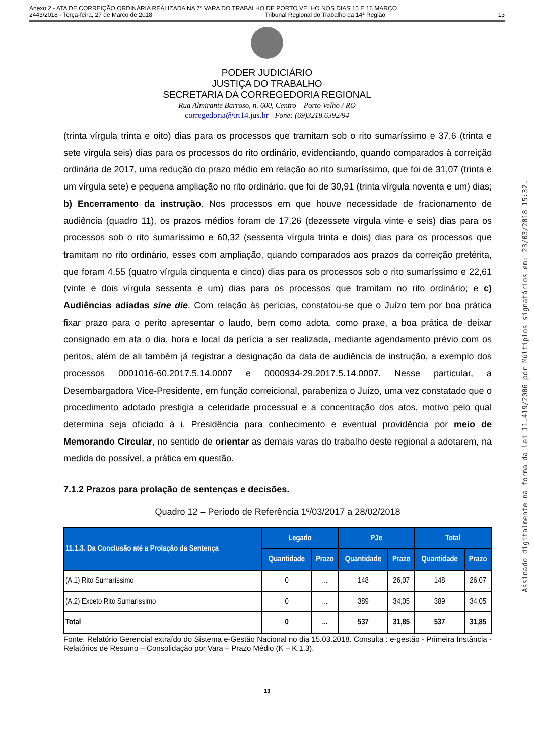Anexo 2 - ATA DE CORREIÇÃO ORDINÁRIA REALIZADA NA 7ª VARA DO TRABALHO DE PORTO VELHO NOS DIAS 15 E 16 MARÇO
2443/2018 - Terça-feira, 27 de Março de 2018 Tribunal Regional do Trabalho da 14ª Região 13
PODER JUDICIÁRIO
JUSTIÇA DO TRABALHO
SECRETARIA DA CORREGEDORIA REGIONAL
Rua Almirante Barroso, n. 600, Centro – Porto Velho / RO
corregedoria@trt14.jus.br - Fone: (69)3218.6392/94
(trinta vírgula trinta e oito) dias para os processos que tramitam sob o rito sumaríssimo e 37,6 (trinta e sete vírgula seis) dias para os processos do rito ordinário, evidenciando, quando comparados à correição ordinária de 2017, uma redução do prazo médio em relação ao rito sumaríssimo, que foi de 31,07 (trinta e um vírgula sete) e pequena ampliação no rito ordinário, que foi de 30,91 (trinta vírgula noventa e um) dias; b) Encerramento da instrução. Nos processos em que houve necessidade de fracionamento de audiência (quadro 11), os prazos médios foram de 17,26 (dezessete vírgula vinte e seis) dias para os processos sob o rito sumaríssimo e 60,32 (sessenta vírgula trinta e dois) dias para os processos que tramitam no rito ordinário, esses com ampliação, quando comparados aos prazos da correição pretérita, que foram 4,55 (quatro vírgula cinquenta e cinco) dias para os processos sob o rito sumaríssimo e 22,61 (vinte e dois vírgula sessenta e um) dias para os processos que tramitam no rito ordinário; e c) Audiências adiadas sine die. Com relação às perícias, constatou-se que o Juízo tem por boa prática fixar prazo para o perito apresentar o laudo, bem como adota, como praxe, a boa prática de deixar consignado em ata o dia, hora e local da perícia a ser realizada, mediante agendamento prévio com os peritos, além de ali também já registrar a designação da data de audiência de instrução, a exemplo dos processos 0001016-60.2017.5.14.0007 e 0000934-29.2017.5.14.0007. Nesse particular, a Desembargadora Vice-Presidente, em função correicional, parabeniza o Juízo, uma vez constatado que o procedimento adotado prestigia a celeridade processual e a concentração dos atos, motivo pelo qual determina seja oficiado à i. Presidência para conhecimento e eventual providência por meio de Memorando Circular, no sentido de orientar as demais varas do trabalho deste regional a adotarem, na medida do possível, a prática em questão.
7.1.2 Prazos para prolação de sentenças e decisões.
Quadro 12 – Período de Referência 1º/03/2017 a 28/02/2018
| 11.1.3. Da Conclusão até a Prolação da Sentença | Legado | | PJe | | Total | |
| --- | --- | --- | --- | --- | --- | --- |
| | Quantidade | Prazo | Quantidade | Prazo | Quantidade | Prazo |
| (A.1) Rito Sumaríssimo | 0 | ... | 148 | 26,07 | 148 | 26,07 |
| (A.2) Exceto Rito Sumaríssimo | 0 | ... | 389 | 34,05 | 389 | 34,05 |
| Total | 0 | ... | 537 | 31,85 | 537 | 31,85 |
Fonte: Relatório Gerencial extraído do Sistema e-Gestão Nacional no dia 15.03.2018. Consulta : e-gestão - Primeira Instância - Relatórios de Resumo – Consolidação por Vara – Prazo Médio (K – K.1.3).
13
Assinado digitalmente na forma da lei 11.419/2006 por Múltiplos signatários em: 23/03/2018 15:32.